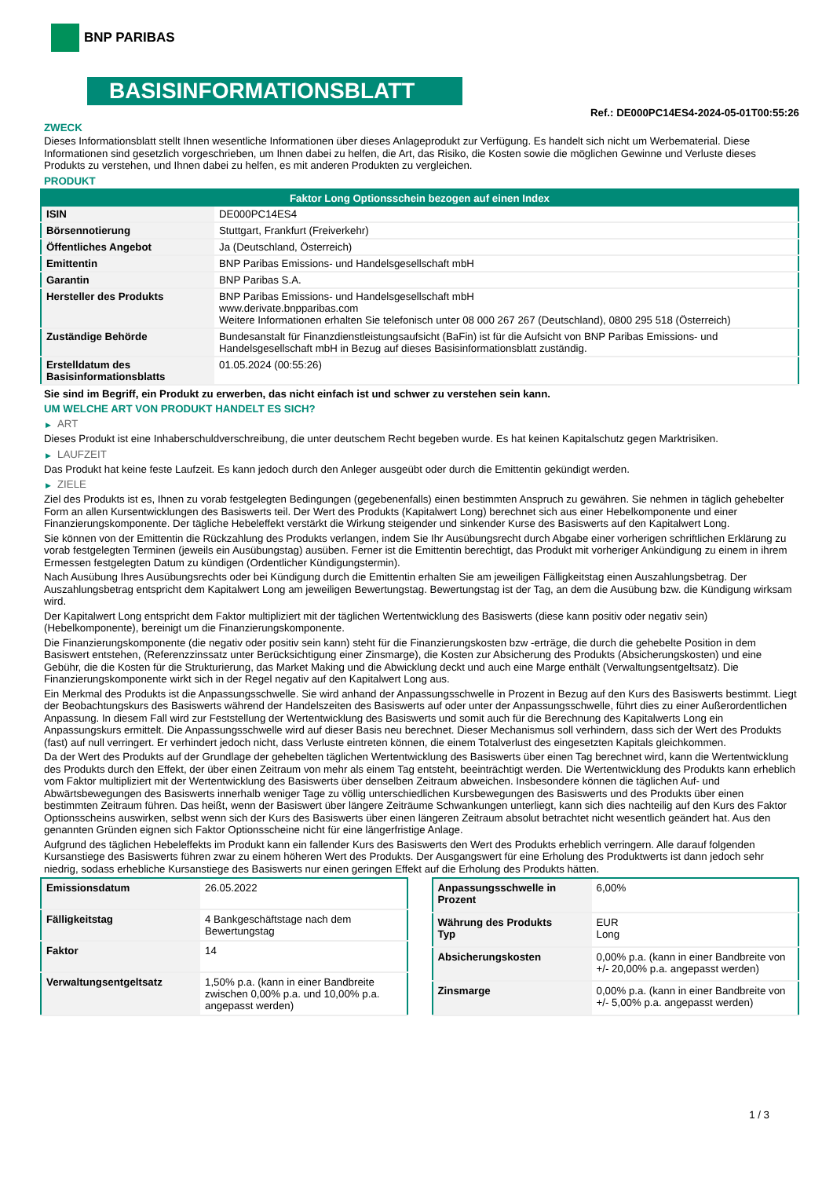BNP PARIBAS
BASISINFORMATIONSBLATT
Ref.: DE000PC14ES4-2024-05-01T00:55:26
ZWECK
Dieses Informationsblatt stellt Ihnen wesentliche Informationen über dieses Anlageprodukt zur Verfügung. Es handelt sich nicht um Werbematerial. Diese Informationen sind gesetzlich vorgeschrieben, um Ihnen dabei zu helfen, die Art, das Risiko, die Kosten sowie die möglichen Gewinne und Verluste dieses Produkts zu verstehen, und Ihnen dabei zu helfen, es mit anderen Produkten zu vergleichen.
PRODUKT
| Faktor Long Optionsschein bezogen auf einen Index | |
| --- | --- |
| ISIN | DE000PC14ES4 |
| Börsennotierung | Stuttgart, Frankfurt (Freiverkehr) |
| Öffentliches Angebot | Ja (Deutschland, Österreich) |
| Emittentin | BNP Paribas Emissions- und Handelsgesellschaft mbH |
| Garantin | BNP Paribas S.A. |
| Hersteller des Produkts | BNP Paribas Emissions- und Handelsgesellschaft mbH www.derivate.bnpparibas.com Weitere Informationen erhalten Sie telefonisch unter 08 000 267 267 (Deutschland), 0800 295 518 (Österreich) |
| Zuständige Behörde | Bundesanstalt für Finanzdienstleistungsaufsicht (BaFin) ist für die Aufsicht von BNP Paribas Emissions- und Handelsgesellschaft mbH in Bezug auf dieses Basisinformationsblatt zuständig. |
| Erstelldatum des Basisinformationsblatts | 01.05.2024 (00:55:26) |
Sie sind im Begriff, ein Produkt zu erwerben, das nicht einfach ist und schwer zu verstehen sein kann.
UM WELCHE ART VON PRODUKT HANDELT ES SICH?
▶ ART
Dieses Produkt ist eine Inhaberschuldverschreibung, die unter deutschem Recht begeben wurde. Es hat keinen Kapitalschutz gegen Marktrisiken.
▶ LAUFZEIT
Das Produkt hat keine feste Laufzeit. Es kann jedoch durch den Anleger ausgeübt oder durch die Emittentin gekündigt werden.
▶ ZIELE
Ziel des Produkts ist es, Ihnen zu vorab festgelegten Bedingungen (gegebenenfalls) einen bestimmten Anspruch zu gewähren. Sie nehmen in täglich gehebelter Form an allen Kursentwicklungen des Basiswerts teil. Der Wert des Produkts (Kapitalwert Long) berechnet sich aus einer Hebelkomponente und einer Finanzierungskomponente. Der tägliche Hebeleffekt verstärkt die Wirkung steigender und sinkender Kurse des Basiswerts auf den Kapitalwert Long.
Sie können von der Emittentin die Rückzahlung des Produkts verlangen, indem Sie Ihr Ausübungsrecht durch Abgabe einer vorherigen schriftlichen Erklärung zu vorab festgelegten Terminen (jeweils ein Ausübungstag) ausüben. Ferner ist die Emittentin berechtigt, das Produkt mit vorheriger Ankündigung zu einem in ihrem Ermessen festgelegten Datum zu kündigen (Ordentlicher Kündigungstermin).
Nach Ausübung Ihres Ausübungsrechts oder bei Kündigung durch die Emittentin erhalten Sie am jeweiligen Fälligkeitstag einen Auszahlungsbetrag. Der Auszahlungsbetrag entspricht dem Kapitalwert Long am jeweiligen Bewertungstag. Bewertungstag ist der Tag, an dem die Ausübung bzw. die Kündigung wirksam wird.
Der Kapitalwert Long entspricht dem Faktor multipliziert mit der täglichen Wertentwicklung des Basiswerts (diese kann positiv oder negativ sein) (Hebelkomponente), bereinigt um die Finanzierungskomponente.
Die Finanzierungskomponente (die negativ oder positiv sein kann) steht für die Finanzierungskosten bzw -erträge, die durch die gehebelte Position in dem Basiswert entstehen, (Referenzzinssatz unter Berücksichtigung einer Zinsmarge), die Kosten zur Absicherung des Produkts (Absicherungskosten) und eine Gebühr, die die Kosten für die Strukturierung, das Market Making und die Abwicklung deckt und auch eine Marge enthält (Verwaltungsentgeltsatz). Die Finanzierungskomponente wirkt sich in der Regel negativ auf den Kapitalwert Long aus.
Ein Merkmal des Produkts ist die Anpassungsschwelle. Sie wird anhand der Anpassungsschwelle in Prozent in Bezug auf den Kurs des Basiswerts bestimmt. Liegt der Beobachtungskurs des Basiswerts während der Handelszeiten des Basiswerts auf oder unter der Anpassungsschwelle, führt dies zu einer Außerordentlichen Anpassung. In diesem Fall wird zur Feststellung der Wertentwicklung des Basiswerts und somit auch für die Berechnung des Kapitalwerts Long ein Anpassungskurs ermittelt. Die Anpassungsschwelle wird auf dieser Basis neu berechnet. Dieser Mechanismus soll verhindern, dass sich der Wert des Produkts (fast) auf null verringert. Er verhindert jedoch nicht, dass Verluste eintreten können, die einem Totalverlust des eingesetzten Kapitals gleichkommen.
Da der Wert des Produkts auf der Grundlage der gehebelten täglichen Wertentwicklung des Basiswerts über einen Tag berechnet wird, kann die Wertentwicklung des Produkts durch den Effekt, der über einen Zeitraum von mehr als einem Tag entsteht, beeinträchtigt werden. Die Wertentwicklung des Produkts kann erheblich vom Faktor multipliziert mit der Wertentwicklung des Basiswerts über denselben Zeitraum abweichen. Insbesondere können die täglichen Auf- und Abwärtsbewegungen des Basiswerts innerhalb weniger Tage zu völlig unterschiedlichen Kursbewegungen des Basiswerts und des Produkts über einen bestimmten Zeitraum führen. Das heißt, wenn der Basiswert über längere Zeiträume Schwankungen unterliegt, kann sich dies nachteilig auf den Kurs des Faktor Optionsscheins auswirken, selbst wenn sich der Kurs des Basiswerts über einen längeren Zeitraum absolut betrachtet nicht wesentlich geändert hat. Aus den genannten Gründen eignen sich Faktor Optionsscheine nicht für eine längerfristige Anlage.
Aufgrund des täglichen Hebeleffekts im Produkt kann ein fallender Kurs des Basiswerts den Wert des Produkts erheblich verringern. Alle darauf folgenden Kursanstiege des Basiswerts führen zwar zu einem höheren Wert des Produkts. Der Ausgangswert für eine Erholung des Produktwerts ist dann jedoch sehr niedrig, sodass erhebliche Kursanstiege des Basiswerts nur einen geringen Effekt auf die Erholung des Produkts hätten.
| Emissionsdatum | 26.05.2022 |
| Fälligkeitstag | 4 Bankgeschäftstage nach dem Bewertungstag |
| Faktor | 14 |
| Verwaltungsentgeltsatz | 1,50% p.a. (kann in einer Bandbreite zwischen 0,00% p.a. und 10,00% p.a. angepasst werden) |
| Anpassungsschwelle in Prozent | 6,00% |
| Währung des Produkts Typ | EUR Long |
| Absicherungskosten | 0,00% p.a. (kann in einer Bandbreite von +/- 20,00% p.a. angepasst werden) |
| Zinsmarge | 0,00% p.a. (kann in einer Bandbreite von +/- 5,00% p.a. angepasst werden) |
1 / 3